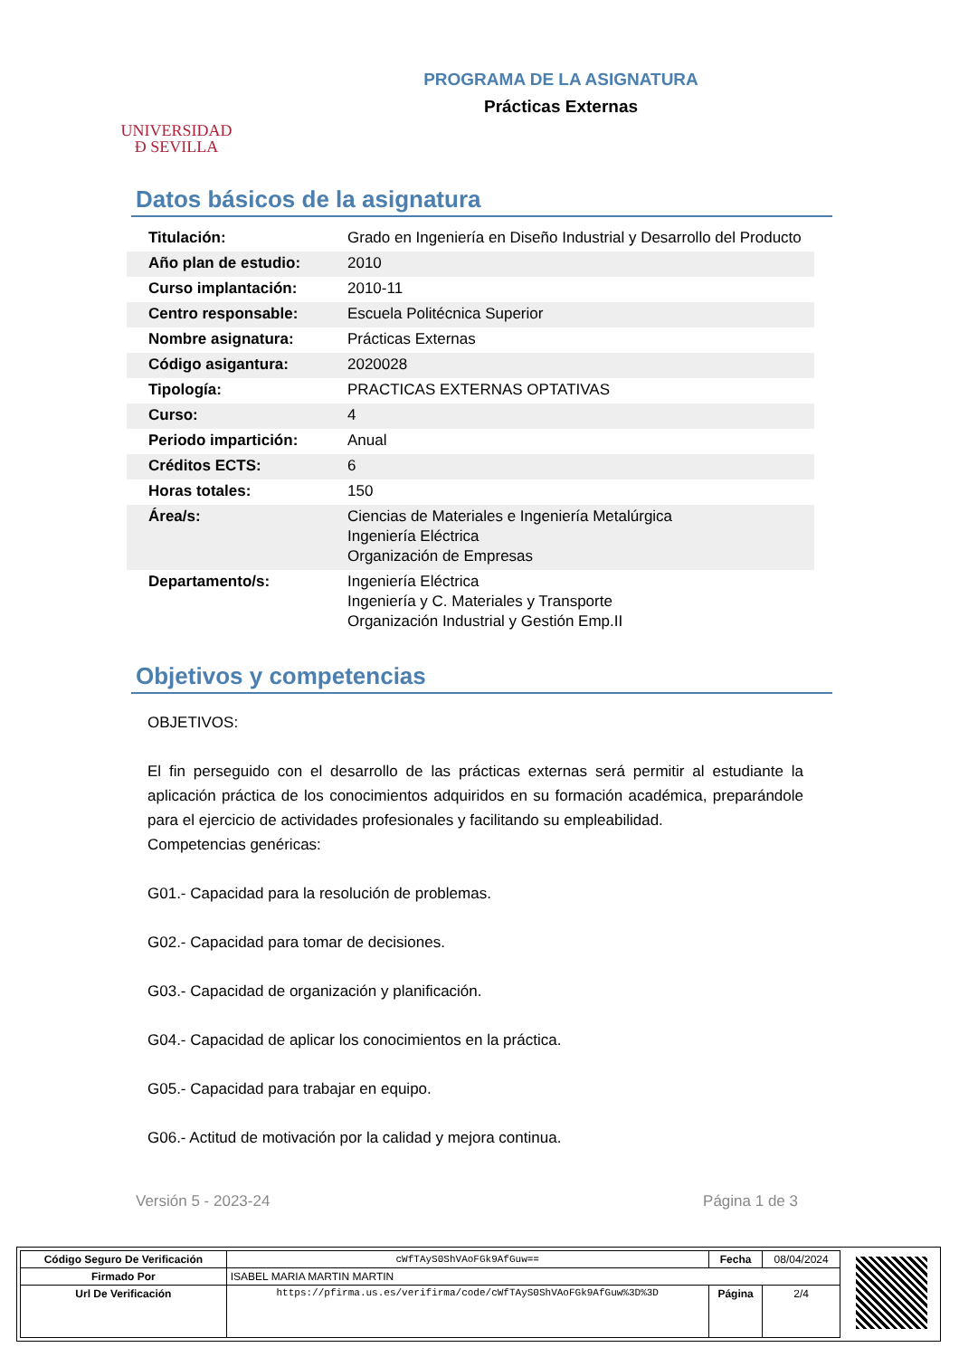UNIVERSIDAD
Ð SEVILLA
PROGRAMA DE LA ASIGNATURA
Prácticas Externas
Datos básicos de la asignatura
| Titulación: | Grado en Ingeniería en Diseño Industrial y Desarrollo del Producto |
| Año plan de estudio: | 2010 |
| Curso implantación: | 2010-11 |
| Centro responsable: | Escuela Politécnica Superior |
| Nombre asignatura: | Prácticas Externas |
| Código asigantura: | 2020028 |
| Tipología: | PRACTICAS EXTERNAS OPTATIVAS |
| Curso: | 4 |
| Periodo impartición: | Anual |
| Créditos ECTS: | 6 |
| Horas totales: | 150 |
| Área/s: | Ciencias de Materiales e Ingeniería Metalúrgica Ingeniería Eléctrica Organización de Empresas |
| Departamento/s: | Ingeniería Eléctrica Ingeniería y C. Materiales y Transporte Organización Industrial y Gestión Emp.II |
Objetivos y competencias
OBJETIVOS:
El fin perseguido con el desarrollo de las prácticas externas será permitir al estudiante la aplicación práctica de los conocimientos adquiridos en su formación académica, preparándole para el ejercicio de actividades profesionales y facilitando su empleabilidad.
Competencias genéricas:
G01.- Capacidad para la resolución de problemas.
G02.- Capacidad para tomar de decisiones.
G03.- Capacidad de organización y planificación.
G04.- Capacidad de aplicar los conocimientos en la práctica.
G05.- Capacidad para trabajar en equipo.
G06.- Actitud de motivación por la calidad y mejora continua.
Versión 5 - 2023-24 Página 1 de 3
| Código Seguro De Verificación | cWfTAyS0ShVAoFGk9AfGuw== | Fecha | 08/04/2024 |
| Firmado Por | ISABEL MARIA MARTIN MARTIN | | |
| Url De Verificación | https://pfirma.us.es/verifirma/code/cWfTAyS0ShVAoFGk9AfGuw%3D%3D | Página | 2/4 |